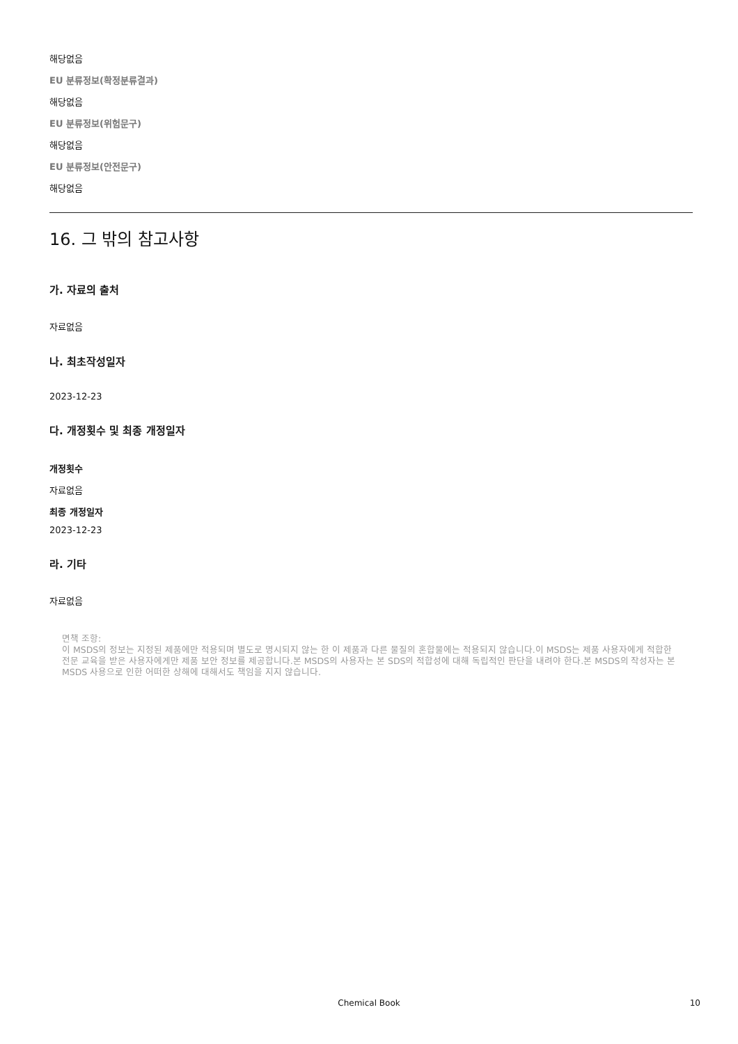해당없음
EU 분류정보(확정분류결과)
해당없음
EU 분류정보(위험문구)
해당없음
EU 분류정보(안전문구)
해당없음
16. 그 밖의 참고사항
가. 자료의 출처
자료없음
나. 최초작성일자
2023-12-23
다. 개정횟수 및 최종 개정일자
개정횟수
자료없음
최종 개정일자
2023-12-23
라. 기타
자료없음
면책 조항:
이 MSDS의 정보는 지정된 제품에만 적용되며 별도로 명시되지 않는 한 이 제품과 다른 물질의 혼합물에는 적용되지 않습니다.이 MSDS는 제품 사용자에게 적합한 전문 교육을 받은 사용자에게만 제품 보안 정보를 제공합니다.본 MSDS의 사용자는 본 SDS의 적합성에 대해 독립적인 판단을 내려야 한다.본 MSDS의 작성자는 본 MSDS 사용으로 인한 어떠한 상해에 대해서도 책임을 지지 않습니다.
Chemical Book 10